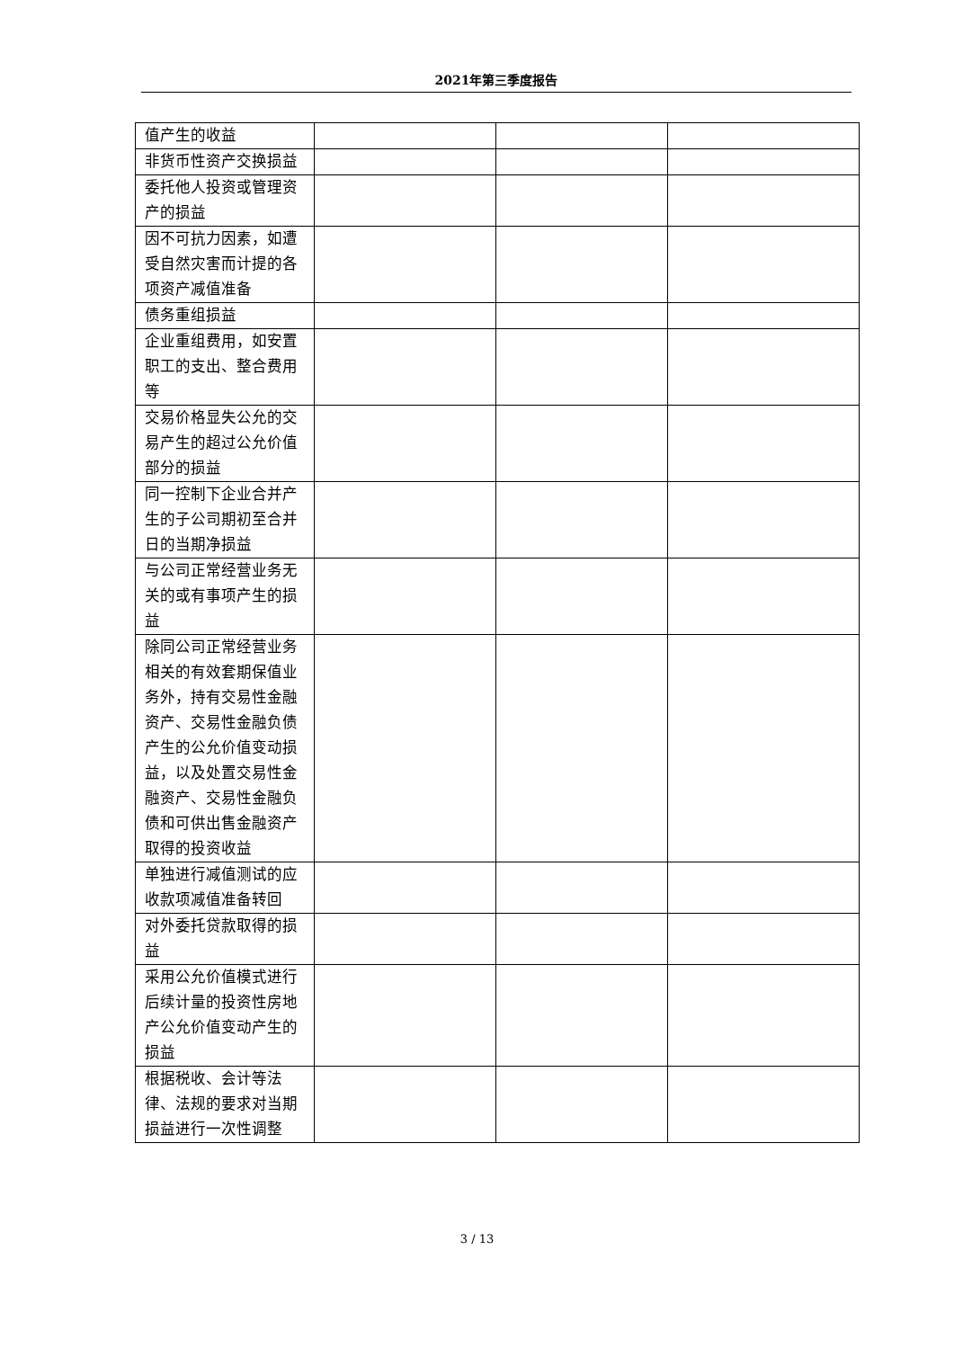2021年第三季度报告
| 值产生的收益 | | | |
| 非货币性资产交换损益 | | | |
| 委托他人投资或管理资产的损益 | | | |
| 因不可抗力因素，如遭受自然灾害而计提的各项资产减值准备 | | | |
| 债务重组损益 | | | |
| 企业重组费用，如安置职工的支出、整合费用等 | | | |
| 交易价格显失公允的交易产生的超过公允价值部分的损益 | | | |
| 同一控制下企业合并产生的子公司期初至合并日的当期净损益 | | | |
| 与公司正常经营业务无关的或有事项产生的损益 | | | |
| 除同公司正常经营业务相关的有效套期保值业务外，持有交易性金融资产、交易性金融负债产生的公允价值变动损益，以及处置交易性金融资产、交易性金融负债和可供出售金融资产取得的投资收益 | | | |
| 单独进行减值测试的应收款项减值准备转回 | | | |
| 对外委托贷款取得的损益 | | | |
| 采用公允价值模式进行后续计量的投资性房地产公允价值变动产生的损益 | | | |
| 根据税收、会计等法律、法规的要求对当期损益进行一次性调整 | | | |
3 / 13